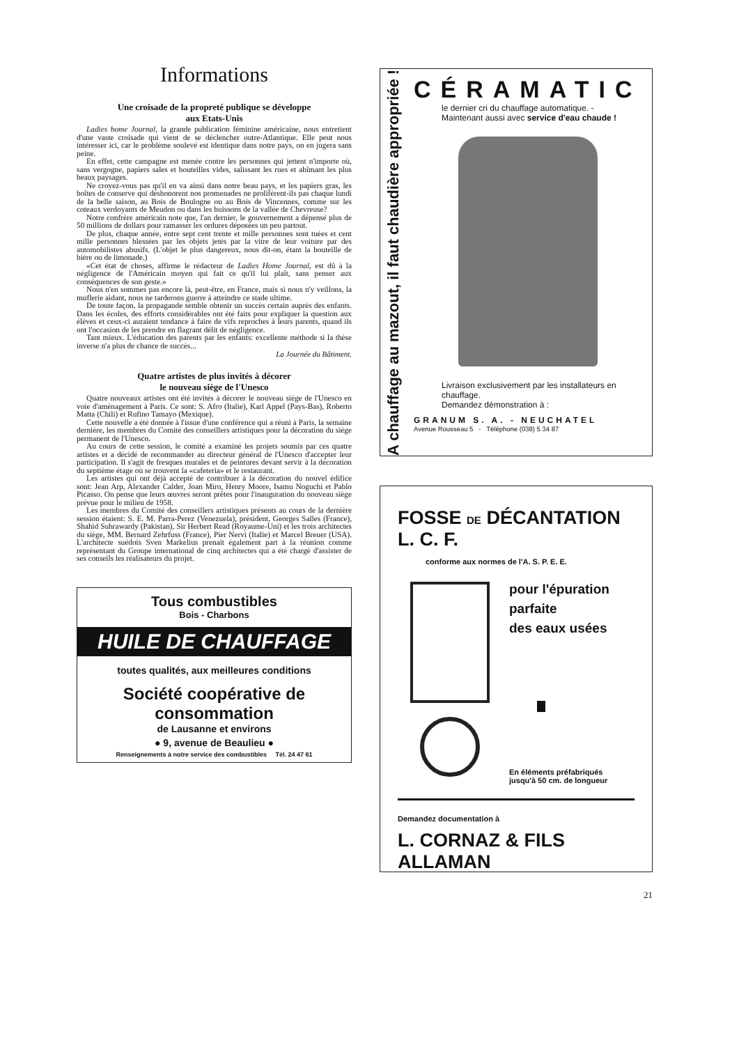Informations
Une croisade de la propreté publique se développe
aux Etats-Unis
Ladies home Journal, la grande publication féminine américaine, nous entretient d'une vaste croisade qui vient de se déclencher outre-Atlantique. Elle peut nous intéresser ici, car le problème soulevé est identique dans notre pays, on en jugera sans peine.
En effet, cette campagne est menée contre les personnes qui jettent n'importe où, sans vergogne, papiers sales et bouteilles vides, salissant les rues et abîmant les plus beaux paysages.
Ne croyez-vous pas qu'il en va ainsi dans notre beau pays, et les papiers gras, les boîtes de conserve qui déshonorent nos promenades ne prolifèrent-ils pas chaque lundi de la belle saison, au Bois de Boulogne ou au Bois de Vincennes, comme sur les coteaux verdoyants de Meudon ou dans les buissons de la vallée de Chevreuse?
Notre confrère américain note que, l'an dernier, le gouvernement a dépensé plus de 50 millions de dollars pour ramasser les ordures déposées un peu partout.
De plus, chaque année, entre sept cent trente et mille personnes sont tuées et cent mille personnes blessées par les objets jetés par la vitre de leur voiture par des automobilistes abusifs. (L'objet le plus dangereux, nous dit-on, étant la bouteille de bière ou de limonade.)
«Cet état de choses, affirme le rédacteur de Ladies Home Journal, est dû à la négligence de l'Américain moyen qui fait ce qu'il lui plaît, sans penser aux conséquences de son geste.»
Nous n'en sommes pas encore là, peut-être, en France, mais si nous n'y veillons, la muflerie aidant, nous ne tarderons guerre à atteindre ce stade ultime.
De toute façon, la propagande semble obtenir un succès certain auprès des enfants. Dans les écoles, des efforts considérables ont été faits pour expliquer la question aux élèves et ceux-ci auraient tendance à faire de vifs reproches à leurs parents, quand ils ont l'occasion de les prendre en flagrant délit de négligence.
Tant mieux. L'éducation des parents par les enfants: excellente méthode si la thèse inverse n'a plus de chance de succès...
La Journée du Bâtiment.
Quatre artistes de plus invités à décorer
le nouveau siège de l'Unesco
Quatre nouveaux artistes ont été invités à décorer le nouveau siège de l'Unesco en voie d'aménagement à Paris. Ce sont: S. Afro (Italie), Karl Appel (Pays-Bas), Roberto Matta (Chili) et Rufino Tamayo (Mexique).
Cette nouvelle a été donnée à l'issue d'une conférence qui a réuni à Paris, la semaine dernière, les membres du Comité des conseillers artistiques pour la décoration du siège permanent de l'Unesco.
Au cours de cette session, le comité a examiné les projets soumis par ces quatre artistes et a décidé de recommander au directeur général de l'Unesco d'accepter leur participation. Il s'agit de fresques murales et de peintures devant servir à la décoration du septième étage où se trouvent la «cafeteria» et le restaurant.
Les artistes qui ont déjà accepté de contribuer à la décoration du nouvel édifice sont: Jean Arp, Alexander Calder, Joan Miro, Henry Moore, Isamu Noguchi et Pablo Picasso. On pense que leurs œuvres seront prêtes pour l'inauguration du nouveau siège prévue pour le milieu de 1958.
Les membres du Comité des conseillers artistiques présents au cours de la dernière session étaient: S. E. M. Parra-Perez (Venezuela), président, Georges Salles (France), Shahid Suhrawardy (Pakistan), Sir Herbert Read (Royaume-Uni) et les trois architectes du siège, MM. Bernard Zehrfuss (France), Pier Nervi (Italie) et Marcel Breuer (USA). L'architecte suédois Sven Markelius prenait également part à la réunion comme représentant du Groupe international de cinq architectes qui a été chargé d'assister de ses conseils les réalisateurs du projet.
Tous combustibles
Bois - Charbons
HUILE DE CHAUFFAGE
toutes qualités, aux meilleures conditions
Société coopérative de consommation
de Lausanne et environs
● 9, avenue de Beaulieu ●
Renseignements à notre service des combustibles Tél. 24 47 61
A chauffage au mazout, il faut chaudière appropriée !
CÉRAMATIC
le dernier cri du chauffage automatique. -
Maintenant aussi avec service d'eau chaude !
Livraison exclusivement par les installateurs en chauffage.
Demandez démonstration à :
GRANUM S. A. - NEUCHATEL
Avenue Rousseau 5 - Téléphone (038) 5 34 87
FOSSE DE DÉCANTATION L. C. F.
conforme aux normes de l'A. S. P. E. E.
pour l'épuration
parfaite
des eaux usées
En éléments préfabriqués
jusqu'à 50 cm. de longueur
Demandez documentation à
L. CORNAZ & FILS ALLAMAN
21